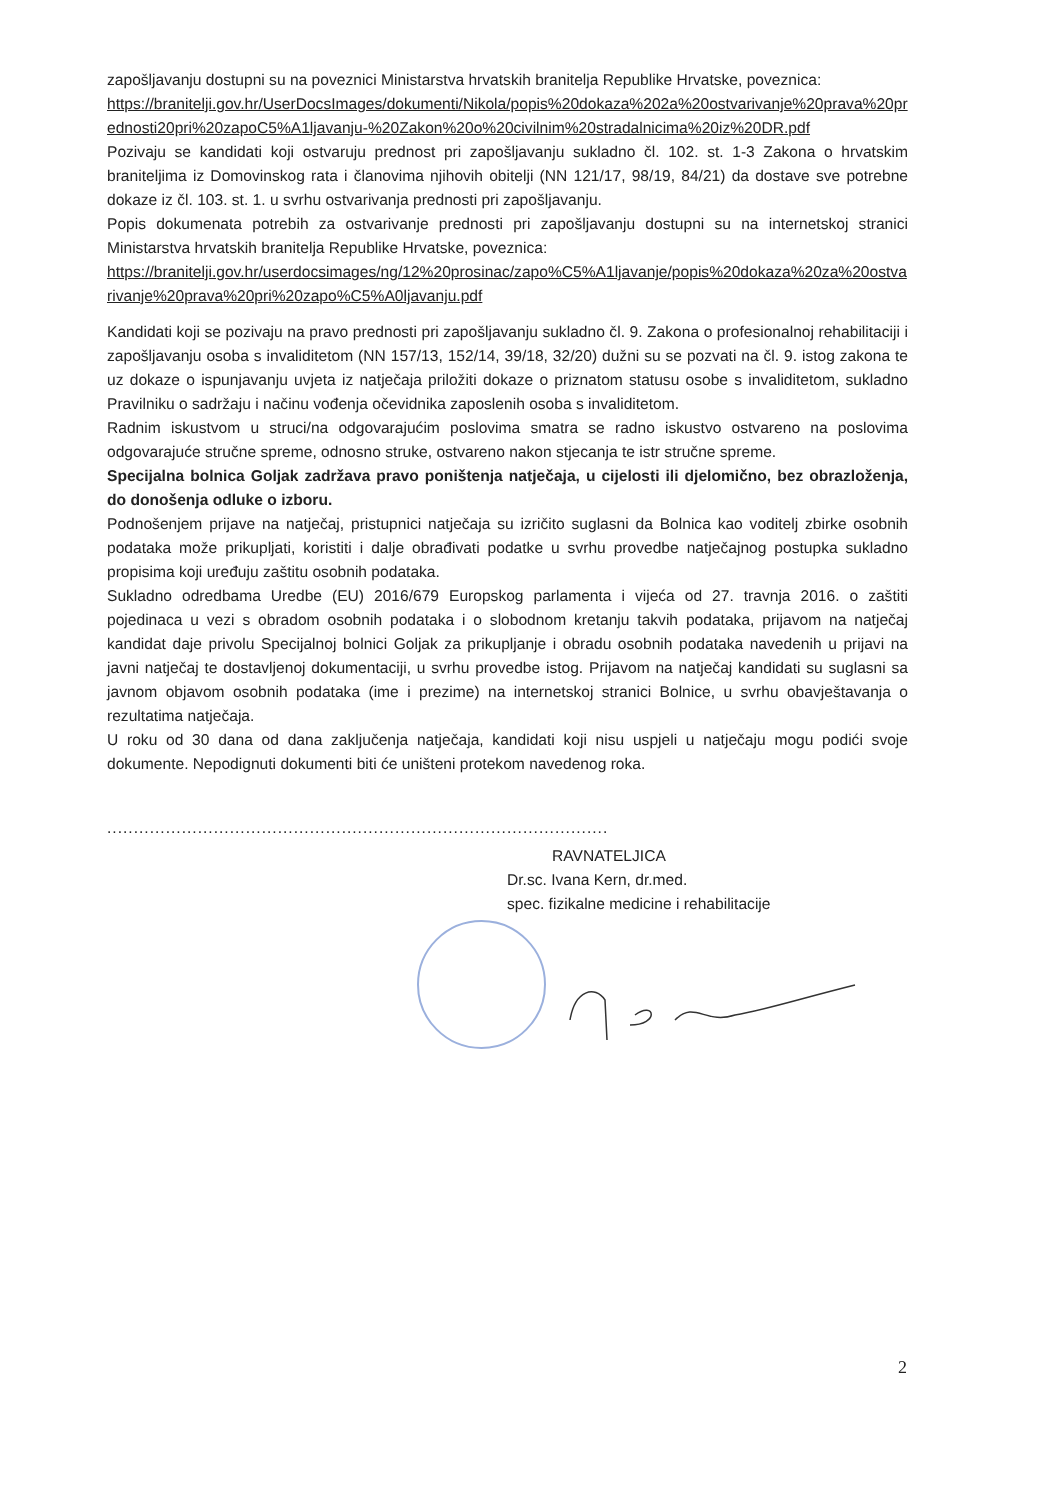zapošljavanju dostupni su na poveznici Ministarstva hrvatskih branitelja Republike Hrvatske, poveznica:
https://branitelji.gov.hr/UserDocsImages/dokumenti/Nikola/popis%20dokaza%202a%20ostvarivanje%20prava%20prednosti20pri%20zapoC5%A1ljavanju-%20Zakon%20o%20civilnim%20stradalnicima%20iz%20DR.pdf
Pozivaju se kandidati koji ostvaruju prednost pri zapošljavanju sukladno čl. 102. st. 1-3 Zakona o hrvatskim braniteljima iz Domovinskog rata i članovima njihovih obitelji (NN 121/17, 98/19, 84/21) da dostave sve potrebne dokaze iz čl. 103. st. 1. u svrhu ostvarivanja prednosti pri zapošljavanju.
Popis dokumenata potrebih za ostvarivanje prednosti pri zapošljavanju dostupni su na internetskoj stranici Ministarstva hrvatskih branitelja Republike Hrvatske, poveznica:
https://branitelji.gov.hr/userdocsimages/ng/12%20prosinac/zapo%C5%A1ljavanje/popis%20dokaza%20za%20ostvarivanje%20prava%20pri%20zapo%C5%A0ljavanju.pdf
Kandidati koji se pozivaju na pravo prednosti pri zapošljavanju sukladno čl. 9. Zakona o profesionalnoj rehabilitaciji i zapošljavanju osoba s invaliditetom (NN 157/13, 152/14, 39/18, 32/20) dužni su se pozvati na čl. 9. istog zakona te uz dokaze o ispunjavanju uvjeta iz natječaja priložiti dokaze o priznatom statusu osobe s invaliditetom, sukladno Pravilniku o sadržaju i načinu vođenja očevidnika zaposlenih osoba s invaliditetom.
Radnim iskustvom u struci/na odgovarajućim poslovima smatra se radno iskustvo ostvareno na poslovima odgovarajuće stručne spreme, odnosno struke, ostvareno nakon stjecanja te istr stručne spreme.
Specijalna bolnica Goljak zadržava pravo poništenja natječaja, u cijelosti ili djelomično, bez obrazloženja, do donošenja odluke o izboru.
Podnošenjem prijave na natječaj, pristupnici natječaja su izričito suglasni da Bolnica kao voditelj zbirke osobnih podataka može prikupljati, koristiti i dalje obrađivati podatke u svrhu provedbe natječajnog postupka sukladno propisima koji uređuju zaštitu osobnih podataka.
Sukladno odredbama Uredbe (EU) 2016/679 Europskog parlamenta i vijeća od 27. travnja 2016. o zaštiti pojedinaca u vezi s obradom osobnih podataka i o slobodnom kretanju takvih podataka, prijavom na natječaj kandidat daje privolu Specijalnoj bolnici Goljak za prikupljanje i obradu osobnih podataka navedenih u prijavi na javni natječaj te dostavljenoj dokumentaciji, u svrhu provedbe istog. Prijavom na natječaj kandidati su suglasni sa javnom objavom osobnih podataka (ime i prezime) na internetskoj stranici Bolnice, u svrhu obavještavanja o rezultatima natječaja.
U roku od 30 dana od dana zaključenja natječaja, kandidati koji nisu uspjeli u natječaju mogu podići svoje dokumente. Nepodignuti dokumenti biti će uništeni protekom navedenog roka.
..............................................................................................................................
RAVNATELJICA
Dr.sc. Ivana Kern, dr.med.
spec. fizikalne medicine i rehabilitacije
2